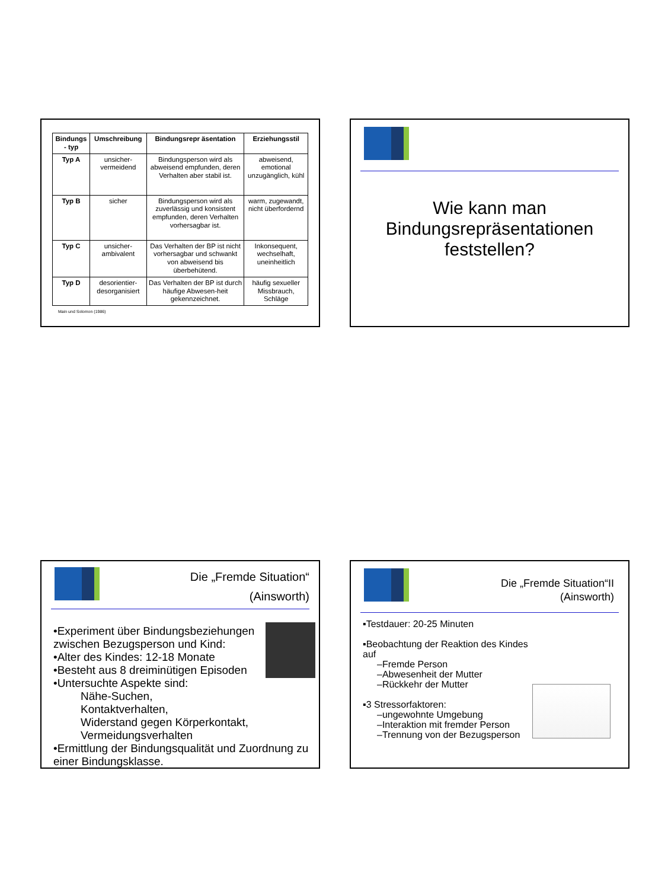| Bindungs - typ | Umschreibung | Bindungsrepr äsentation | Erziehungsstil |
| --- | --- | --- | --- |
| Typ A | unsicher-vermeidend | Bindungsperson wird als abweisend empfunden, deren Verhalten aber stabil ist. | abweisend, emotional unzugänglich, kühl |
| Typ B | sicher | Bindungsperson wird als zuverlässig und konsistent empfunden, deren Verhalten vorhersagbar ist. | warm, zugewandt, nicht überfordernd |
| Typ C | unsicher-ambivalent | Das Verhalten der BP ist nicht vorhersagbar und schwankt von abweisend bis überbehütend. | Inkonsequent, wechselhaft, uneinheitlich |
| Typ D | desorientier-desorganisiert | Das Verhalten der BP ist durch häufige Abwesen-heit gekennzeichnet. | häufig sexueller Missbrauch, Schläge |
Main und Solomon (1986)
Wie kann man
Bindungsrepräsentationen
feststellen?
Die „Fremde Situation“
(Ainsworth)
•Experiment über Bindungsbeziehungen zwischen Bezugsperson und Kind:
•Alter des Kindes: 12-18 Monate
•Besteht aus 8 dreiminütigen Episoden
•Untersuchte Aspekte sind:
Nähe-Suchen,
Kontaktverhalten,
Widerstand gegen Körperkontakt,
Vermeidungsverhalten
•Ermittlung der Bindungsqualität und Zuordnung zu einer Bindungsklasse.
Die „Fremde Situation“II
(Ainsworth)
▪Testdauer: 20-25 Minuten
▪Beobachtung der Reaktion des Kindes auf
–Fremde Person
–Abwesenheit der Mutter
–Rückkehr der Mutter
▪3 Stressorfaktoren:
–ungewohnte Umgebung
–Interaktion mit fremder Person
–Trennung von der Bezugsperson